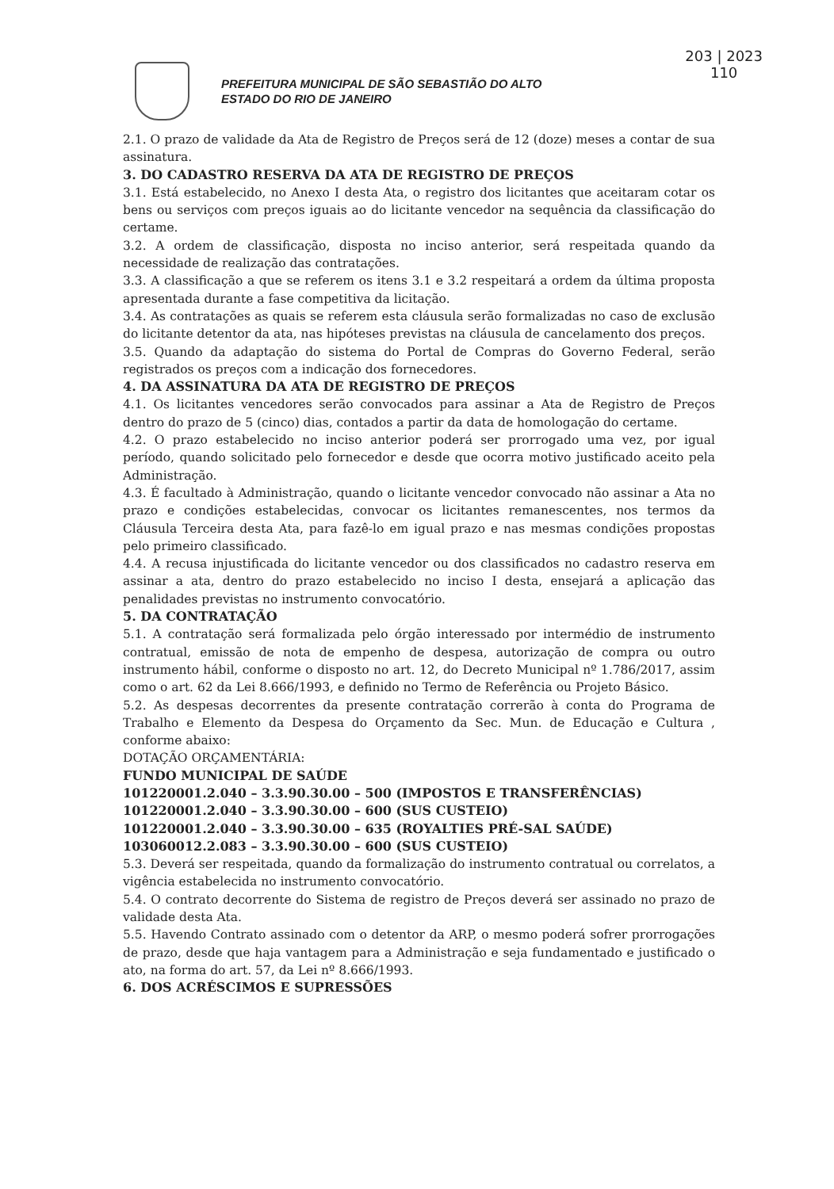203 | 2023
110
PREFEITURA MUNICIPAL DE SÃO SEBASTIÃO DO ALTO
ESTADO DO RIO DE JANEIRO
2.1. O prazo de validade da Ata de Registro de Preços será de 12 (doze) meses a contar de sua assinatura.
3. DO CADASTRO RESERVA DA ATA DE REGISTRO DE PREÇOS
3.1. Está estabelecido, no Anexo I desta Ata, o registro dos licitantes que aceitaram cotar os bens ou serviços com preços iguais ao do licitante vencedor na sequência da classificação do certame.
3.2. A ordem de classificação, disposta no inciso anterior, será respeitada quando da necessidade de realização das contratações.
3.3. A classificação a que se referem os itens 3.1 e 3.2 respeitará a ordem da última proposta apresentada durante a fase competitiva da licitação.
3.4. As contratações as quais se referem esta cláusula serão formalizadas no caso de exclusão do licitante detentor da ata, nas hipóteses previstas na cláusula de cancelamento dos preços.
3.5. Quando da adaptação do sistema do Portal de Compras do Governo Federal, serão registrados os preços com a indicação dos fornecedores.
4. DA ASSINATURA DA ATA DE REGISTRO DE PREÇOS
4.1. Os licitantes vencedores serão convocados para assinar a Ata de Registro de Preços dentro do prazo de 5 (cinco) dias, contados a partir da data de homologação do certame.
4.2. O prazo estabelecido no inciso anterior poderá ser prorrogado uma vez, por igual período, quando solicitado pelo fornecedor e desde que ocorra motivo justificado aceito pela Administração.
4.3. É facultado à Administração, quando o licitante vencedor convocado não assinar a Ata no prazo e condições estabelecidas, convocar os licitantes remanescentes, nos termos da Cláusula Terceira desta Ata, para fazê-lo em igual prazo e nas mesmas condições propostas pelo primeiro classificado.
4.4. A recusa injustificada do licitante vencedor ou dos classificados no cadastro reserva em assinar a ata, dentro do prazo estabelecido no inciso I desta, ensejará a aplicação das penalidades previstas no instrumento convocatório.
5. DA CONTRATAÇÃO
5.1. A contratação será formalizada pelo órgão interessado por intermédio de instrumento contratual, emissão de nota de empenho de despesa, autorização de compra ou outro instrumento hábil, conforme o disposto no art. 12, do Decreto Municipal nº 1.786/2017, assim como o art. 62 da Lei 8.666/1993, e definido no Termo de Referência ou Projeto Básico.
5.2. As despesas decorrentes da presente contratação correrão à conta do Programa de Trabalho e Elemento da Despesa do Orçamento da Sec. Mun. de Educação e Cultura , conforme abaixo:
DOTAÇÃO ORÇAMENTÁRIA:
FUNDO MUNICIPAL DE SAÚDE
101220001.2.040 – 3.3.90.30.00 – 500 (IMPOSTOS E TRANSFERÊNCIAS)
101220001.2.040 – 3.3.90.30.00 – 600 (SUS CUSTEIO)
101220001.2.040 – 3.3.90.30.00 – 635 (ROYALTIES PRÉ-SAL SAÚDE)
103060012.2.083 – 3.3.90.30.00 – 600 (SUS CUSTEIO)
5.3. Deverá ser respeitada, quando da formalização do instrumento contratual ou correlatos, a vigência estabelecida no instrumento convocatório.
5.4. O contrato decorrente do Sistema de registro de Preços deverá ser assinado no prazo de validade desta Ata.
5.5. Havendo Contrato assinado com o detentor da ARP, o mesmo poderá sofrer prorrogações de prazo, desde que haja vantagem para a Administração e seja fundamentado e justificado o ato, na forma do art. 57, da Lei nº 8.666/1993.
6. DOS ACRÉSCIMOS E SUPRESSÕES